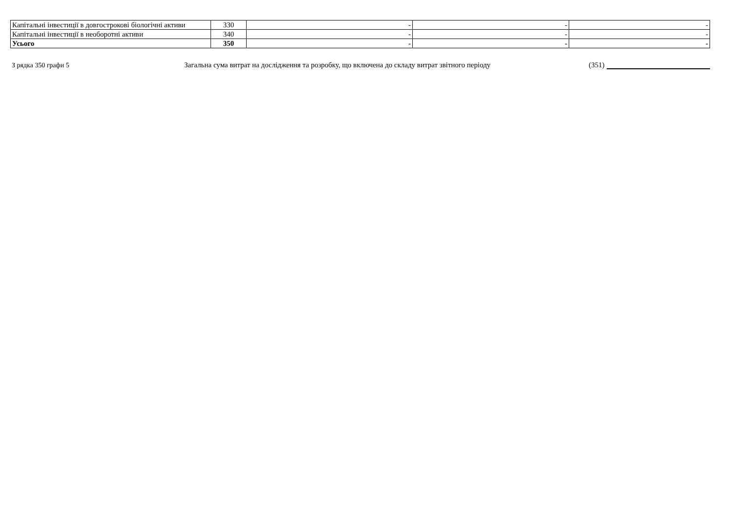| Капітальні інвестиції в довгострокові біологічні активи | 330 | - | - | - |
| Капітальні інвестиції в необоротні активи | 340 | - | - | - |
| Усього | 350 | - | - | - |
З рядка 350 графи 5 Загальна сума витрат на дослідження та розробку, що включена до складу витрат звітного періоду (351)